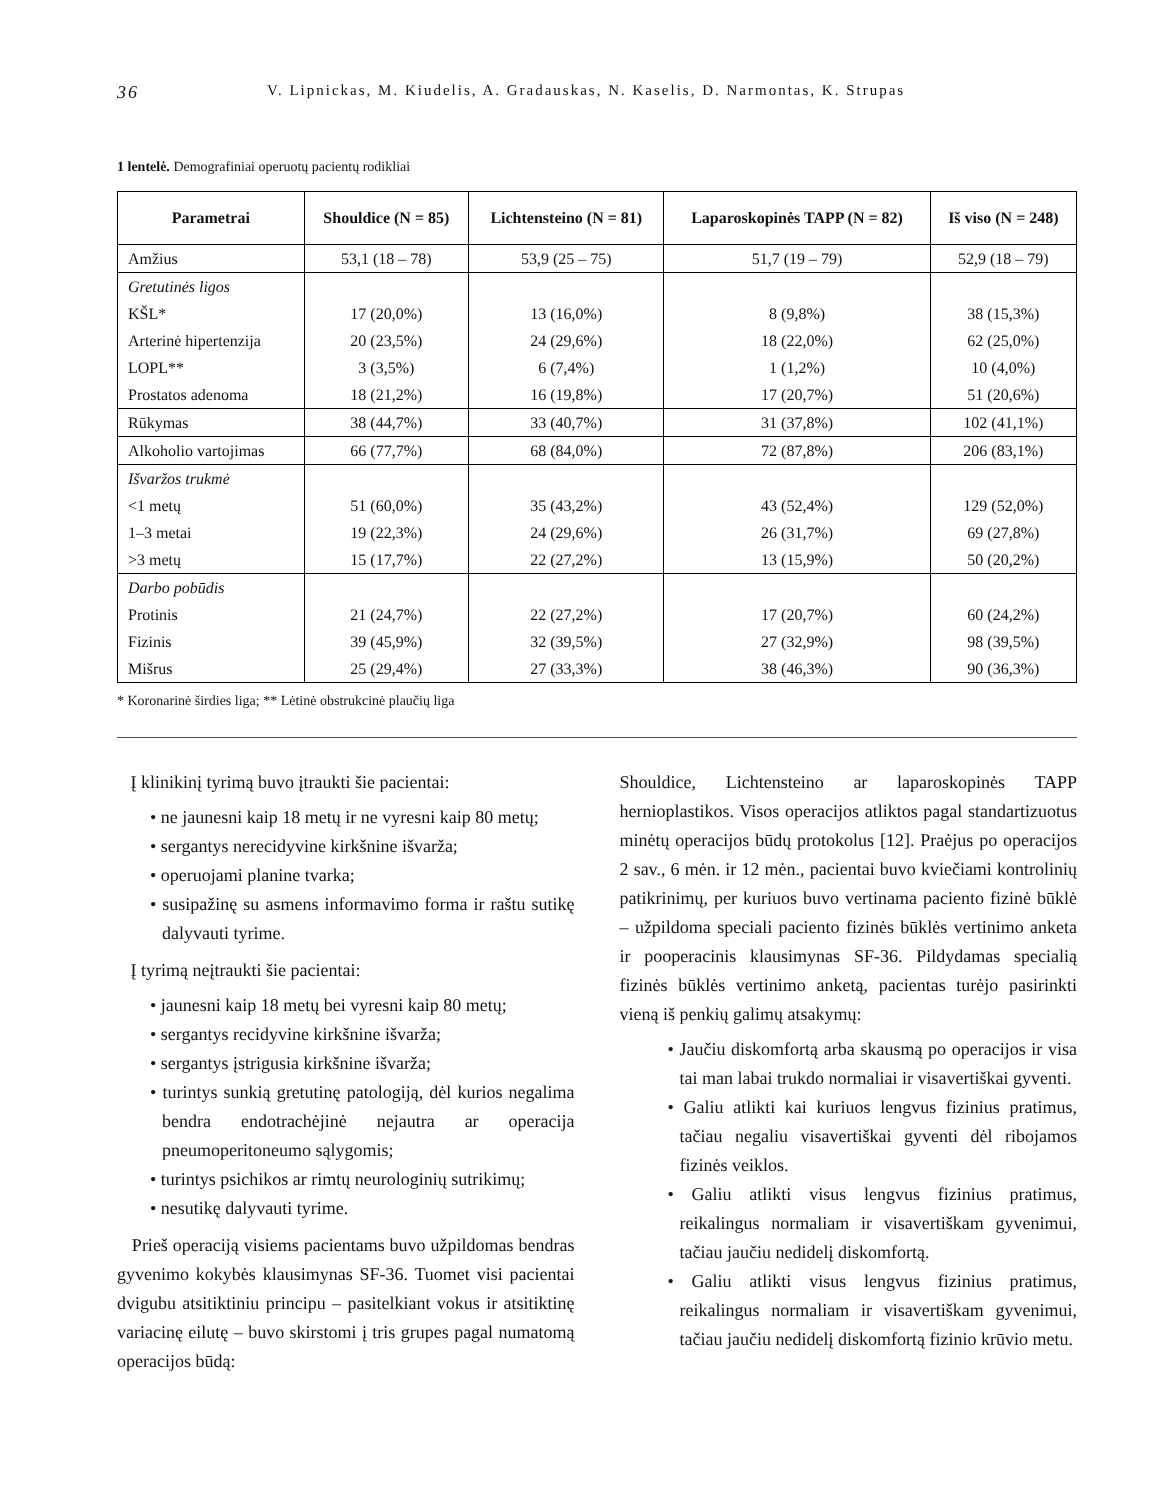36 V. Lipnickas, M. Kiudelis, A. Gradauskas, N. Kaselis, D. Narmontas, K. Strupas
1 lentelė. Demografiniai operuotų pacientų rodikliai
| Parametrai | Shouldice (N = 85) | Lichtensteino (N = 81) | Laparoskopinės TAPP (N = 82) | Iš viso (N = 248) |
| --- | --- | --- | --- | --- |
| Amžius | 53,1 (18 – 78) | 53,9 (25 – 75) | 51,7 (19 – 79) | 52,9 (18 – 79) |
| Gretutinės ligos | | | | |
| KŠL* | 17 (20,0%) | 13 (16,0%) | 8 (9,8%) | 38 (15,3%) |
| Arterinė hipertenzija | 20 (23,5%) | 24 (29,6%) | 18 (22,0%) | 62 (25,0%) |
| LOPL** | 3 (3,5%) | 6 (7,4%) | 1 (1,2%) | 10 (4,0%) |
| Prostatos adenoma | 18 (21,2%) | 16 (19,8%) | 17 (20,7%) | 51 (20,6%) |
| Rūkymas | 38 (44,7%) | 33 (40,7%) | 31 (37,8%) | 102 (41,1%) |
| Alkoholio vartojimas | 66 (77,7%) | 68 (84,0%) | 72 (87,8%) | 206 (83,1%) |
| Išvaržos trukmė | | | | |
| <1 metų | 51 (60,0%) | 35 (43,2%) | 43 (52,4%) | 129 (52,0%) |
| 1–3 metai | 19 (22,3%) | 24 (29,6%) | 26 (31,7%) | 69 (27,8%) |
| >3 metų | 15 (17,7%) | 22 (27,2%) | 13 (15,9%) | 50 (20,2%) |
| Darbo pobūdis | | | | |
| Protinis | 21 (24,7%) | 22 (27,2%) | 17 (20,7%) | 60 (24,2%) |
| Fizinis | 39 (45,9%) | 32 (39,5%) | 27 (32,9%) | 98 (39,5%) |
| Mišrus | 25 (29,4%) | 27 (33,3%) | 38 (46,3%) | 90 (36,3%) |
* Koronarinė širdies liga; ** Lėtinė obstrukcinė plaučių liga
Į klinikinį tyrimą buvo įtraukti šie pacientai:
• ne jaunesni kaip 18 metų ir ne vyresni kaip 80 metų;
• sergantys nerecidyvine kirkšnine išvarža;
• operuojami planine tvarka;
• susipažinę su asmens informavimo forma ir raštu sutikę dalyvauti tyrime.
Į tyrimą neįtraukti šie pacientai:
• jaunesni kaip 18 metų bei vyresni kaip 80 metų;
• sergantys recidyvine kirkšnine išvarža;
• sergantys įstrigusia kirkšnine išvarža;
• turintys sunkią gretutinę patologiją, dėl kurios negalima bendra endotrachėjinė nejautra ar operacija pneumoperitoneumo sąlygomis;
• turintys psichikos ar rimtų neurologinių sutrikimų;
• nesutikę dalyvauti tyrime.
Prieš operaciją visiems pacientams buvo užpildomas bendras gyvenimo kokybės klausimynas SF-36. Tuomet visi pacientai dvigubu atsitiktiniu principu – pasitelkiant vokus ir atsitiktinę variacinę eilutę – buvo skirstomi į tris grupes pagal numatomą operacijos būdą:
Shouldice, Lichtensteino ar laparoskopinės TAPP hernioplastikos. Visos operacijos atliktos pagal standartizuotus minėtų operacijos būdų protokolus [12]. Praėjus po operacijos 2 sav., 6 mėn. ir 12 mėn., pacientai buvo kviečiami kontrolinių patikrinimų, per kuriuos buvo vertinama paciento fizinė būklė – užpildoma speciali paciento fizinės būklės vertinimo anketa ir pooperacinis klausimynas SF-36. Pildydamas specialią fizinės būklės vertinimo anketą, pacientas turėjo pasirinkti vieną iš penkių galimų atsakymų:
• Jaučiu diskomfortą arba skausmą po operacijos ir visa tai man labai trukdo normaliai ir visavertiškai gyventi.
• Galiu atlikti kai kuriuos lengvus fizinius pratimus, tačiau negaliu visavertiškai gyventi dėl ribojamos fizinės veiklos.
• Galiu atlikti visus lengvus fizinius pratimus, reikalingus normaliam ir visavertiškam gyvenimui, tačiau jaučiu nedidelį diskomfortą.
• Galiu atlikti visus lengvus fizinius pratimus, reikalingus normaliam ir visavertiškam gyvenimui, tačiau jaučiu nedidelį diskomfortą fizinio krūvio metu.